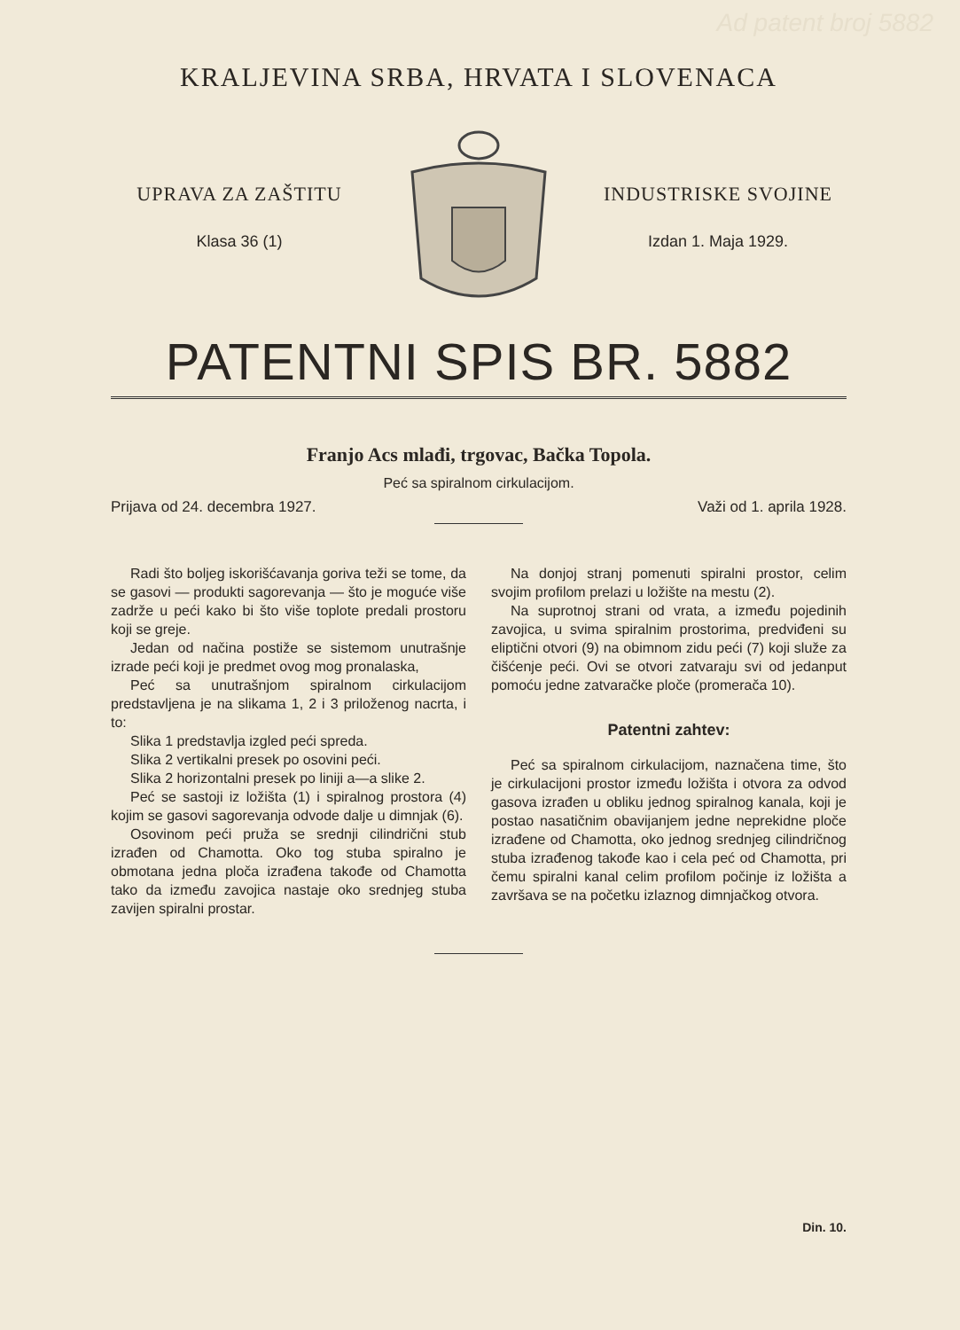Ad patent broj 5882
KRALJEVINA SRBA, HRVATA I SLOVENACA
UPRAVA ZA ZAŠTITU
Klasa 36 (1)
INDUSTRISKE SVOJINE
Izdan 1. Maja 1929.
PATENTNI SPIS BR. 5882
Franjo Acs mlađi, trgovac, Bačka Topola.
Peć sa spiralnom cirkulacijom.
Prijava od 24. decembra 1927. Važi od 1. aprila 1928.
Radi što boljeg iskorišćavanja goriva teži se tome, da se gasovi — produkti sagorevanja — što je moguće više zadrže u peći kako bi što više toplote predali prostoru koji se greje.
Jedan od načina postiže se sistemom unutrašnje izrade peći koji je predmet ovog mog pronalaska,
Peć sa unutrašnjom spiralnom cirkulacijom predstavljena je na slikama 1, 2 i 3 priloženog nacrta, i to:
Slika 1 predstavlja izgled peći spreda.
Slika 2 vertikalni presek po osovini peći.
Slika 2 horizontalni presek po liniji a—a slike 2.
Peć se sastoji iz ložišta (1) i spiralnog prostora (4) kojim se gasovi sagorevanja odvode dalje u dimnjak (6).
Osovinom peći pruža se srednji cilindrični stub izrađen od Chamotta. Oko tog stuba spiralno je obmotana jedna ploča izrađena takođe od Chamotta tako da između zavojica nastaje oko srednjeg stuba zavijen spiralni prostar.
Na donjoj stranj pomenuti spiralni prostor, celim svojim profilom prelazi u ložište na mestu (2).
Na suprotnoj strani od vrata, a između pojedinih zavojica, u svima spiralnim prostorima, predviđeni su eliptični otvori (9) na obimnom zidu peći (7) koji služe za čišćenje peći. Ovi se otvori zatvaraju svi od jedanput pomoću jedne zatvaračke ploče (promerača 10).
Patentni zahtev:
Peć sa spiralnom cirkulacijom, naznačena time, što je cirkulacijoni prostor između ložišta i otvora za odvod gasova izrađen u obliku jednog spiralnog kanala, koji je postao nasatičnim obavijanjem jedne neprekidne ploče izrađene od Chamotta, oko jednog srednjeg cilindričnog stuba izrađenog takođe kao i cela peć od Chamotta, pri čemu spiralni kanal celim profilom počinje iz ložišta a završava se na početku izlaznog dimnjačkog otvora.
Din. 10.